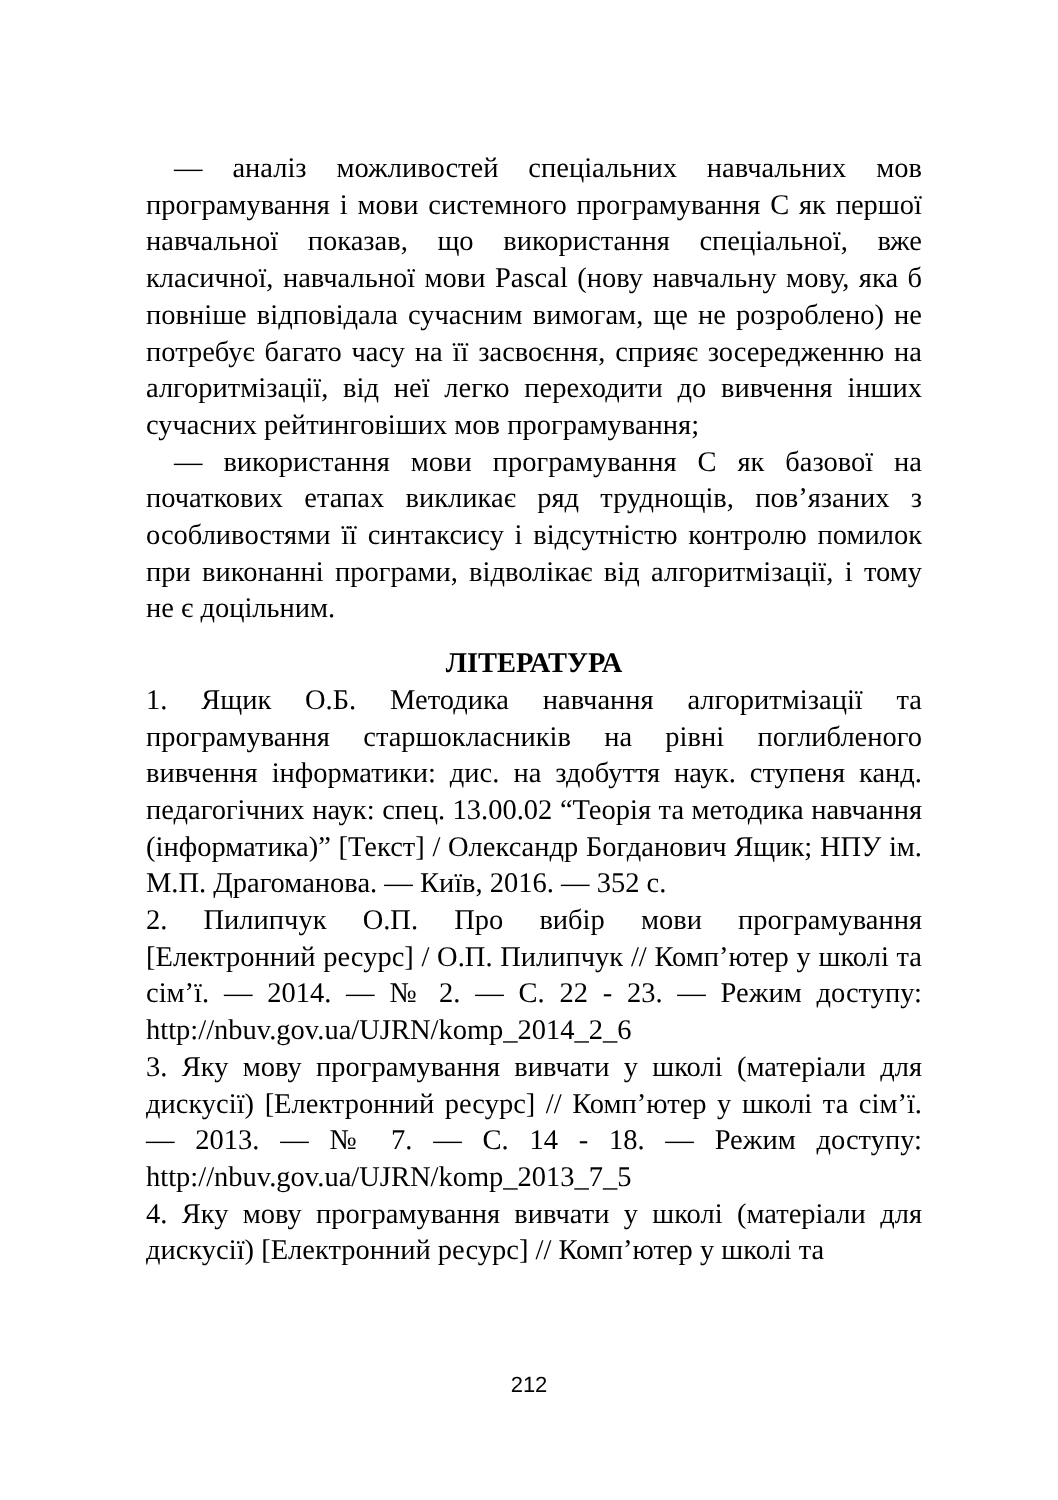— аналіз можливостей спеціальних навчальних мов програмування і мови системного програмування С як першої навчальної показав, що використання спеціальної, вже класичної, навчальної мови Pascal (нову навчальну мову, яка б повніше відповідала сучасним вимогам, ще не розроблено) не потребує багато часу на її засвоєння, сприяє зосередженню на алгоритмізації, від неї легко переходити до вивчення інших сучасних рейтинговіших мов програмування;
— використання мови програмування С як базової на початкових етапах викликає ряд труднощів, пов’язаних з особливостями її синтаксису і відсутністю контролю помилок при виконанні програми, відволікає від алгоритмізації, і тому не є доцільним.
ЛІТЕРАТУРА
1. Ящик О.Б. Методика навчання алгоритмізації та програмування старшокласників на рівні поглибленого вивчення інформатики: дис. на здобуття наук. ступеня канд. педагогічних наук: спец. 13.00.02 “Теорія та методика навчання (інформатика)” [Текст] / Олександр Богданович Ящик; НПУ ім. М.П. Драгоманова. — Київ, 2016. — 352 с.
2. Пилипчук О.П. Про вибір мови програмування [Електронний ресурс] / О.П. Пилипчук // Комп’ютер у школі та сім’ї. — 2014. — № 2. — С. 22 - 23. — Режим доступу: http://nbuv.gov.ua/UJRN/komp_2014_2_6
3. Яку мову програмування вивчати у школі (матеріали для дискусії) [Електронний ресурс] // Комп’ютер у школі та сім’ї. — 2013. — № 7. — С. 14 - 18. — Режим доступу: http://nbuv.gov.ua/UJRN/komp_2013_7_5
4. Яку мову програмування вивчати у школі (матеріали для дискусії) [Електронний ресурс] // Комп’ютер у школі та
212